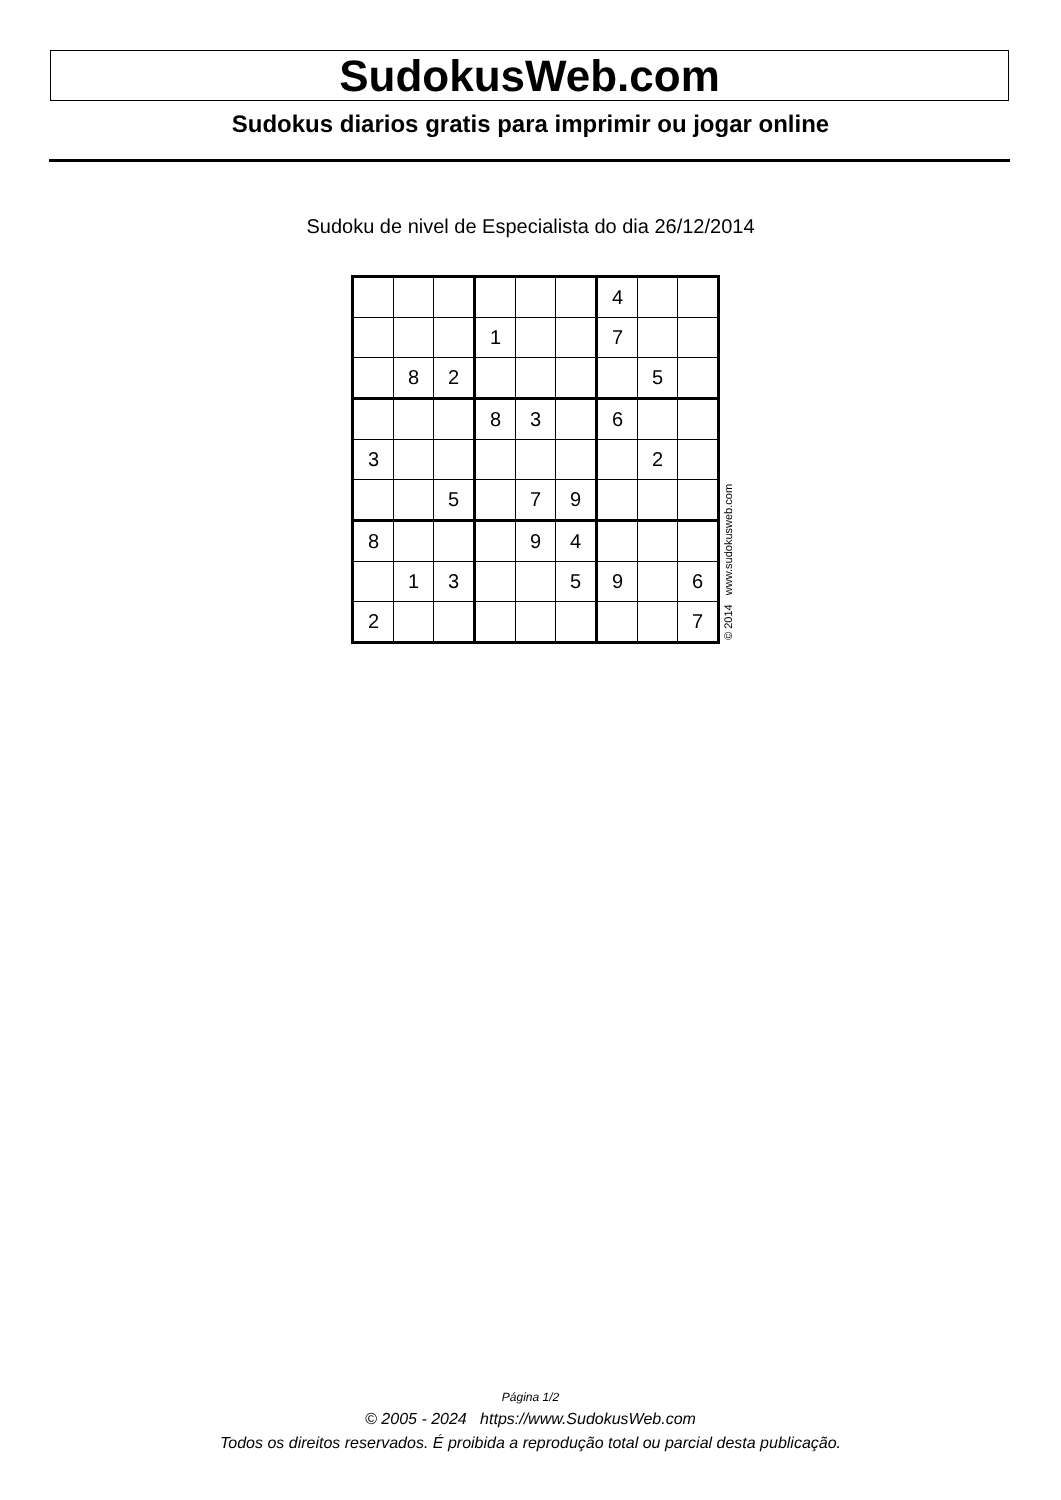SudokusWeb.com
Sudokus diarios gratis para imprimir ou jogar online
Sudoku de nivel de Especialista do dia 26/12/2014
| | | | | | | 4 | | |
| | | | 1 | | | 7 | | |
| | 8 | 2 | | | | | 5 | |
| | | | 8 | 3 | | 6 | | |
| 3 | | | | | | | 2 | |
| | | 5 | | 7 | 9 | | | |
| 8 | | | | 9 | 4 | | | |
| | 1 | 3 | | | 5 | 9 | | 6 |
| 2 | | | | | | | | 7 |
© 2014 www.sudokusweb.com
Página 1/2
© 2005 - 2024 https://www.SudokusWeb.com
Todos os direitos reservados. É proibida a reprodução total ou parcial desta publicação.